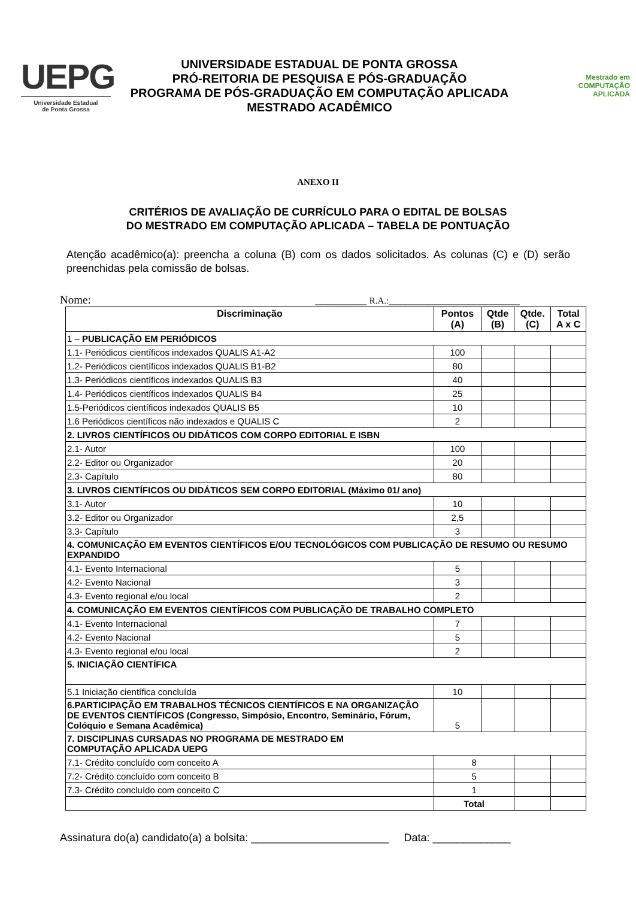UEPG
Universidade Estadual
de Ponta Grossa
UNIVERSIDADE ESTADUAL DE PONTA GROSSA
PRÓ-REITORIA DE PESQUISA E PÓS-GRADUAÇÃO
PROGRAMA DE PÓS-GRADUAÇÃO EM COMPUTAÇÃO APLICADA
MESTRADO ACADÊMICO
Mestrado em
COMPUTAÇÃO
APLICADA
ANEXO II
CRITÉRIOS DE AVALIAÇÃO DE CURRÍCULO PARA O EDITAL DE BOLSAS
DO MESTRADO EM COMPUTAÇÃO APLICADA – TABELA DE PONTUAÇÃO
Atenção acadêmico(a): preencha a coluna (B) com os dados solicitados. As colunas (C) e (D) serão preenchidas pela comissão de bolsas.
Nome: _________ R.A.:_______________________
| Discriminação | Pontos (A) | Qtde (B) | Qtde. (C) | Total A x C |
| --- | --- | --- | --- | --- |
| 1 – PUBLICAÇÃO EM PERIÓDICOS | | | | |
| 1.1- Periódicos científicos indexados QUALIS A1-A2 | 100 | | | |
| 1.2- Periódicos científicos indexados QUALIS B1-B2 | 80 | | | |
| 1.3- Periódicos científicos indexados QUALIS B3 | 40 | | | |
| 1.4- Periódicos científicos indexados QUALIS B4 | 25 | | | |
| 1.5-Periódicos científicos indexados QUALIS B5 | 10 | | | |
| 1.6 Periódicos científicos não indexados e QUALIS C | 2 | | | |
| 2. LIVROS CIENTÍFICOS OU DIDÁTICOS COM CORPO EDITORIAL E ISBN | | | | |
| 2.1- Autor | 100 | | | |
| 2.2- Editor ou Organizador | 20 | | | |
| 2.3- Capítulo | 80 | | | |
| 3. LIVROS CIENTÍFICOS OU DIDÁTICOS SEM CORPO EDITORIAL (Máximo 01/ ano) | | | | |
| 3.1- Autor | 10 | | | |
| 3.2- Editor ou Organizador | 2,5 | | | |
| 3.3- Capítulo | 3 | | | |
| 4. COMUNICAÇÃO EM EVENTOS CIENTÍFICOS E/OU TECNOLÓGICOS COM PUBLICAÇÃO DE RESUMO OU RESUMO EXPANDIDO | | | | |
| 4.1- Evento Internacional | 5 | | | |
| 4.2- Evento Nacional | 3 | | | |
| 4.3- Evento regional e/ou local | 2 | | | |
| 4. COMUNICAÇÃO EM EVENTOS CIENTÍFICOS COM PUBLICAÇÃO DE TRABALHO COMPLETO | | | | |
| 4.1- Evento Internacional | 7 | | | |
| 4.2- Evento Nacional | 5 | | | |
| 4.3- Evento regional e/ou local | 2 | | | |
| 5. INICIAÇÃO CIENTÍFICA | | | | |
| 5.1 Iniciação científica concluída | 10 | | | |
| 6.PARTICIPAÇÃO EM TRABALHOS TÉCNICOS CIENTÍFICOS E NA ORGANIZAÇÃO DE EVENTOS CIENTÍFICOS (Congresso, Simpósio, Encontro, Seminário, Fórum, Colóquio e Semana Acadêmica) | 5 | | | |
| 7. DISCIPLINAS CURSADAS NO PROGRAMA DE MESTRADO EM COMPUTAÇÃO APLICADA UEPG | | | | |
| 7.1- Crédito concluído com conceito A | 8 | | | |
| 7.2- Crédito concluído com conceito B | 5 | | | |
| 7.3- Crédito concluído com conceito C | 1 | | | |
| | Total | | | |
Assinatura do(a) candidato(a) a bolsita: _______________________ Data: _____________